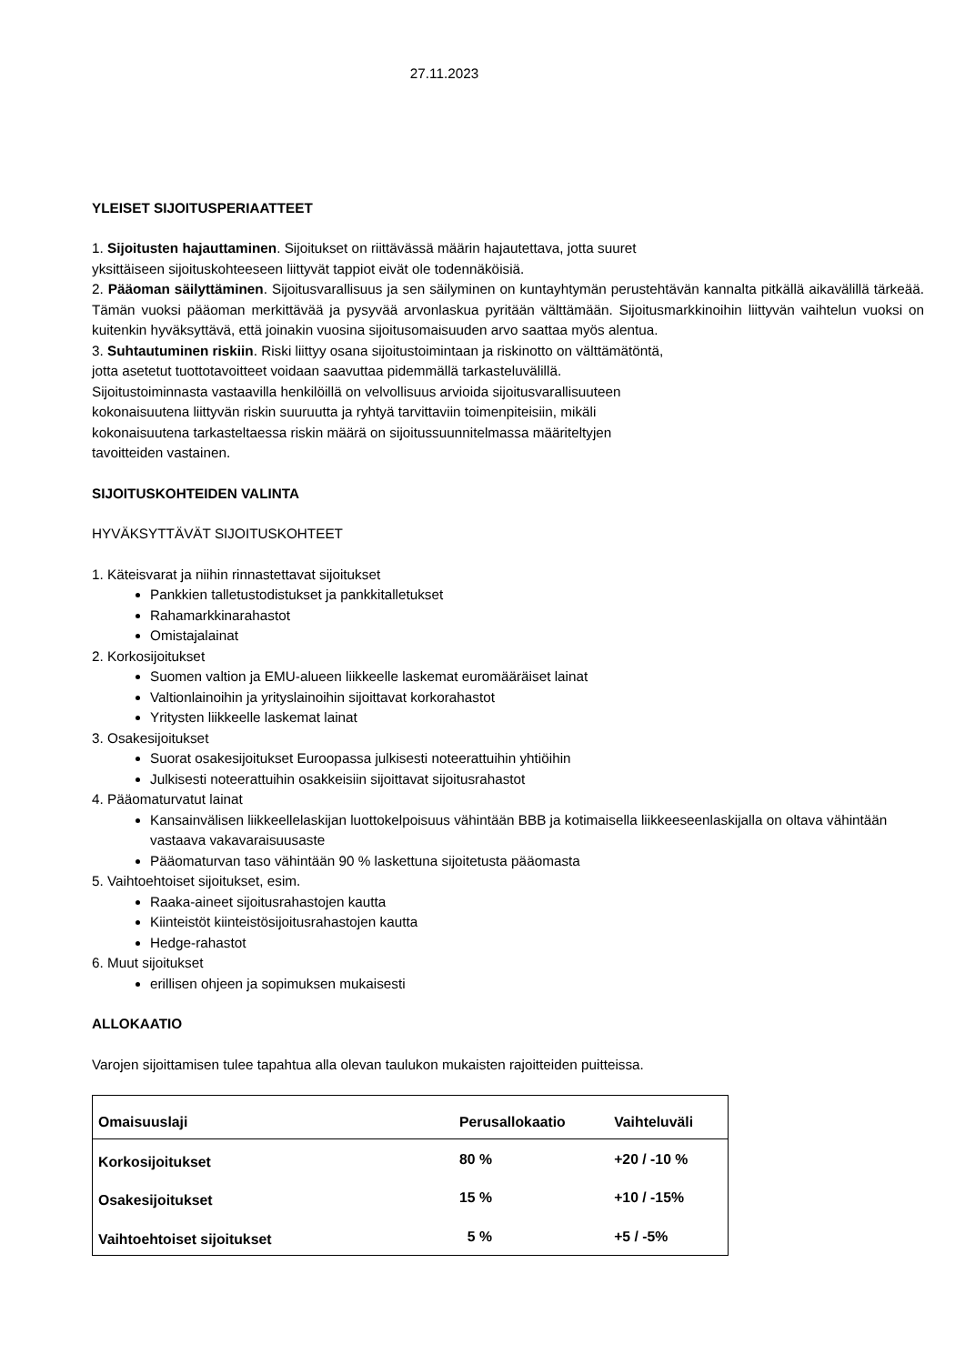27.11.2023
YLEISET SIJOITUSPERIAATTEET
1. Sijoitusten hajauttaminen. Sijoitukset on riittävässä määrin hajautettava, jotta suuret
yksittäiseen sijoituskohteeseen liittyvät tappiot eivät ole todennäköisiä.
2. Pääoman säilyttäminen. Sijoitusvarallisuus ja sen säilyminen on kuntayhtymän perustehtävän kannalta pitkällä aikavälillä tärkeää. Tämän vuoksi pääoman merkittävää ja pysyvää arvonlaskua pyritään välttämään. Sijoitusmarkkinoihin liittyvän vaihtelun vuoksi on kuitenkin hyväksyttävä, että joinakin vuosina sijoitusomaisuuden arvo saattaa myös alentua.
3. Suhtautuminen riskiin. Riski liittyy osana sijoitustoimintaan ja riskinotto on välttämätöntä,
jotta asetetut tuottotavoitteet voidaan saavuttaa pidemmällä tarkasteluvälillä.
Sijoitustoiminnasta vastaavilla henkilöillä on velvollisuus arvioida sijoitusvarallisuuteen
kokonaisuutena liittyvän riskin suuruutta ja ryhtyä tarvittaviin toimenpiteisiin, mikäli
kokonaisuutena tarkasteltaessa riskin määrä on sijoitussuunnitelmassa määriteltyjen
tavoitteiden vastainen.
SIJOITUSKOHTEIDEN VALINTA
HYVÄKSYTTÄVÄT SIJOITUSKOHTEET
1. Käteisvarat ja niihin rinnastettavat sijoitukset
Pankkien talletustodistukset ja pankkitalletukset
Rahamarkkinarahastot
Omistajalainat
2. Korkosijoitukset
Suomen valtion ja EMU-alueen liikkeelle laskemat euromääräiset lainat
Valtionlainoihin ja yrityslainoihin sijoittavat korkorahastot
Yritysten liikkeelle laskemat lainat
3. Osakesijoitukset
Suorat osakesijoitukset Euroopassa julkisesti noteerattuihin yhtiöihin
Julkisesti noteerattuihin osakkeisiin sijoittavat sijoitusrahastot
4. Pääomaturvatut lainat
Kansainvälisen liikkeellelaskijan luottokelpoisuus vähintään BBB ja kotimaisella liikkeeseenlaskijalla on oltava vähintään vastaava vakavaraisuusaste
Pääomaturvan taso vähintään 90 % laskettuna sijoitetusta pääomasta
5. Vaihtoehtoiset sijoitukset, esim.
Raaka-aineet sijoitusrahastojen kautta
Kiinteistöt kiinteistösijoitusrahastojen kautta
Hedge-rahastot
6. Muut sijoitukset
erillisen ohjeen ja sopimuksen mukaisesti
ALLOKAATIO
Varojen sijoittamisen tulee tapahtua alla olevan taulukon mukaisten rajoitteiden puitteissa.
| Omaisuuslaji | Perusallokaatio | Vaihteluväli |
| --- | --- | --- |
| Korkosijoitukset | 80 % | +20 / -10 % |
| Osakesijoitukset | 15 % | +10 / -15% |
| Vaihtoehtoiset sijoitukset | 5 % | +5 / -5% |